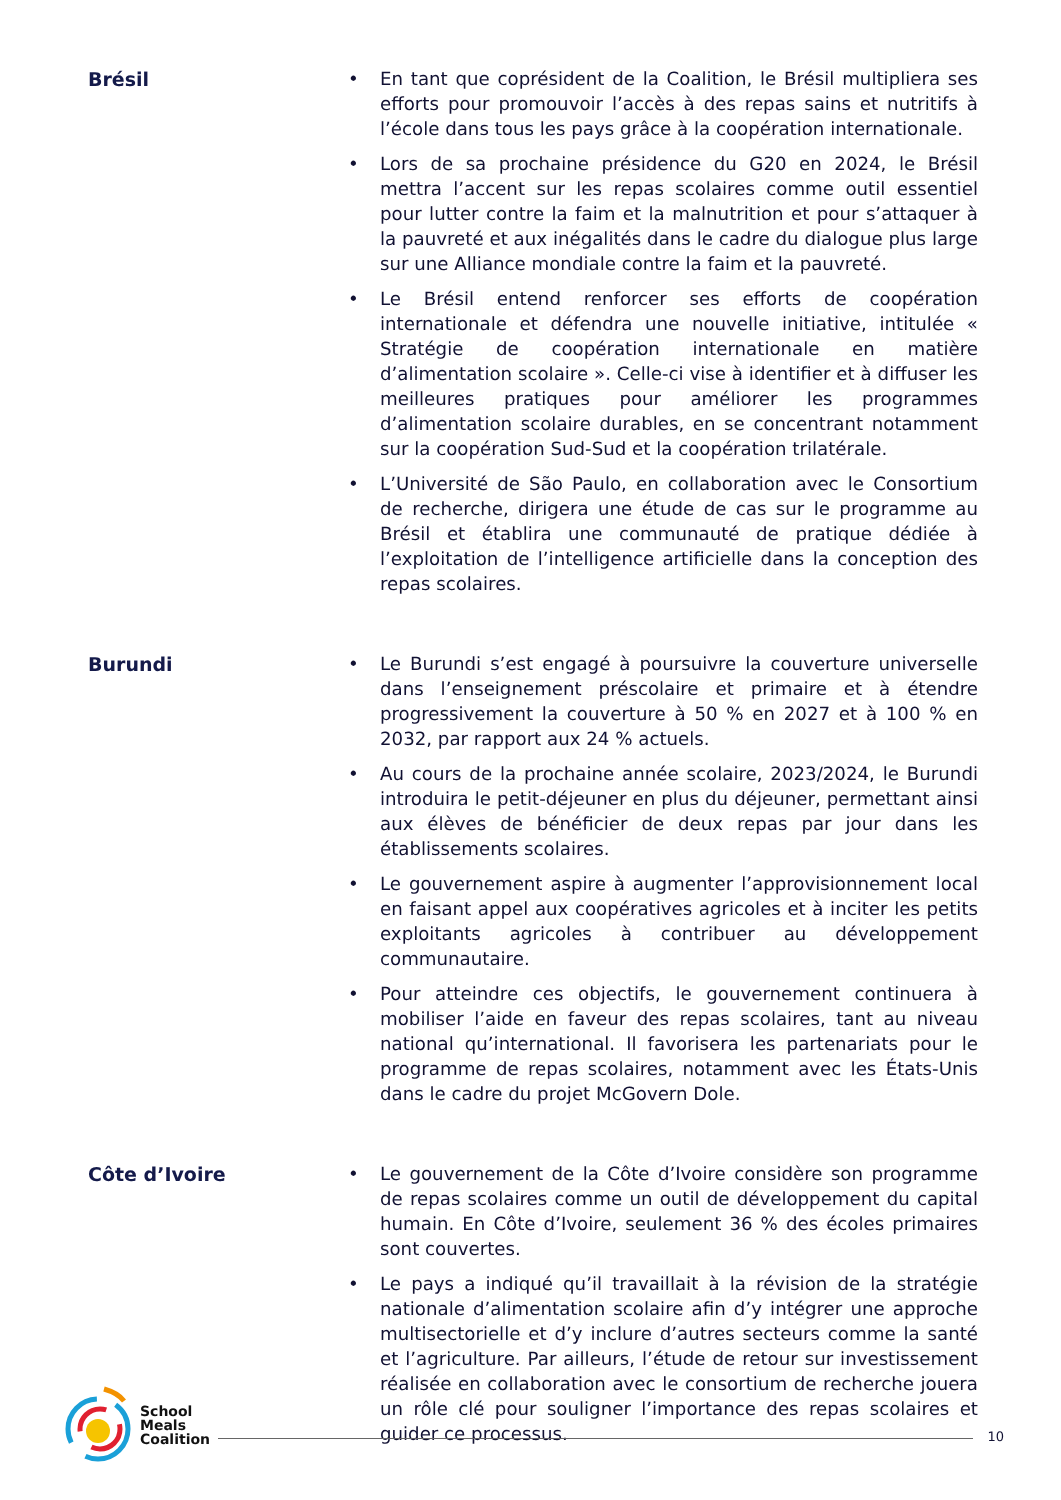Brésil
• En tant que coprésident de la Coalition, le Brésil multipliera ses efforts pour promouvoir l’accès à des repas sains et nutritifs à l’école dans tous les pays grâce à la coopération internationale.
• Lors de sa prochaine présidence du G20 en 2024, le Brésil mettra l’accent sur les repas scolaires comme outil essentiel pour lutter contre la faim et la malnutrition et pour s’attaquer à la pauvreté et aux inégalités dans le cadre du dialogue plus large sur une Alliance mondiale contre la faim et la pauvreté.
• Le Brésil entend renforcer ses efforts de coopération internationale et défendra une nouvelle initiative, intitulée « Stratégie de coopération internationale en matière d’alimentation scolaire ». Celle-ci vise à identifier et à diffuser les meilleures pratiques pour améliorer les programmes d’alimentation scolaire durables, en se concentrant notamment sur la coopération Sud-Sud et la coopération trilatérale.
• L’Université de São Paulo, en collaboration avec le Consortium de recherche, dirigera une étude de cas sur le programme au Brésil et établira une communauté de pratique dédiée à l’exploitation de l’intelligence artificielle dans la conception des repas scolaires.
Burundi
• Le Burundi s’est engagé à poursuivre la couverture universelle dans l’enseignement préscolaire et primaire et à étendre progressivement la couverture à 50 % en 2027 et à 100 % en 2032, par rapport aux 24 % actuels.
• Au cours de la prochaine année scolaire, 2023/2024, le Burundi introduira le petit-déjeuner en plus du déjeuner, permettant ainsi aux élèves de bénéficier de deux repas par jour dans les établissements scolaires.
• Le gouvernement aspire à augmenter l’approvisionnement local en faisant appel aux coopératives agricoles et à inciter les petits exploitants agricoles à contribuer au développement communautaire.
• Pour atteindre ces objectifs, le gouvernement continuera à mobiliser l’aide en faveur des repas scolaires, tant au niveau national qu’international. Il favorisera les partenariats pour le programme de repas scolaires, notamment avec les États-Unis dans le cadre du projet McGovern Dole.
Côte d’Ivoire
• Le gouvernement de la Côte d’Ivoire considère son programme de repas scolaires comme un outil de développement du capital humain. En Côte d’Ivoire, seulement 36 % des écoles primaires sont couvertes.
• Le pays a indiqué qu’il travaillait à la révision de la stratégie nationale d’alimentation scolaire afin d’y intégrer une approche multisectorielle et d’y inclure d’autres secteurs comme la santé et l’agriculture. Par ailleurs, l’étude de retour sur investissement réalisée en collaboration avec le consortium de recherche jouera un rôle clé pour souligner l’importance des repas scolaires et guider ce processus.
School
Meals
Coalition
10